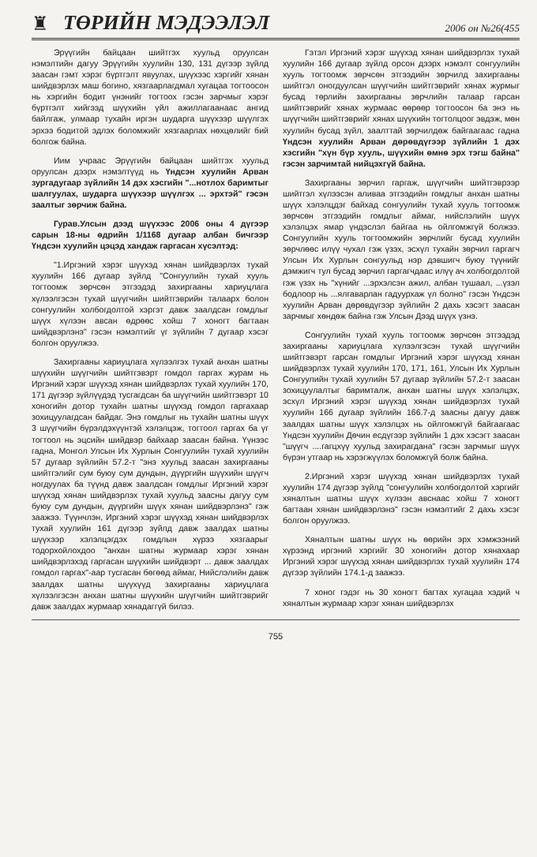♜
ТӨРИЙН МЭДЭЭЛЭЛ
2006 он №26(455
Эрүүгийн байцаан шийтгэх хуульд оруулсан нэмэлтийн дагуу Эрүүгийн хуулийн 130, 131 дүгээр зүйлд заасан гэмт хэрэг бүртгэлт явуулах, шүүхээс хэргийг хянан шийдвэрлэх маш богино, хязгаарлагдмал хугацаа тогтоосон нь хэргийн бодит үнэнийг тогтоох гэсэн зарчмыг хэрэг бүртгэлт хийгээд шүүхийн үйл ажиллагаанаас ангид байлгаж, улмаар тухайн иргэн шударга шүүхээр шүүлгэх эрхээ бодитой эдлэх боломжийг хязгаарлах нөхцөлийг бий болгож байна.
Иим учраас Эрүүгийн байцаан шийтгэх хуульд оруулсан дээрх нэмэлтүүд нь Үндсэн хуулийн Арван зургадугаар зүйлийн 14 дэх хэсгийн "...нотлох баримтыг шалгуулах, шударга шүүхээр шүүлгэх ... эрхтэй" гэсэн заалтыг зөрчиж байна.
Гурав.Улсын дээд шүүхээс 2006 оны 4 дүгээр сарын 18-ны өдрийн 1/1168 дугаар албан бичгээр Үндсэн хуулийн цэцэд хандаж гаргасан хүсэлтэд:
"1.Иргэний хэрэг шүүхэд хянан шийдвэрлэх тухай хуулийн 166 дугаар зүйлд "Сонгуулийн тухай хууль тогтоомж зөрчсөн этгээдэд захиргааны хариуцлага хүлээлгэсэн тухай шүүгчийн шийтгэврийн талаарх болон сонгуулийн холбогдолтой хэргэт давж заалдсан гомдлыг шүүх хүлээн авсан өдрөөс хойш 7 хоногт багтаан шийдвэрлэнэ" гэсэн нэмэлтийг үг зүйлийн 7 дугаар хэсэг болгон оруулжээ.
Захиргааны хариуцлага хүлээлгэх тухай анхан шатны шүүхийн шүүгчийн шийтгэвэрт гомдол гаргах журам нь Иргэний хэрэг шүүхэд хянан шийдвэрлэх тухай хуулийн 170, 171 дүгээр зүйлүүдэд тусгагдсан ба шүүгчийн шийтгэвэрт 10 хоногийн дотор тухайн шатны шүүхэд гомдол гаргахаар зохицуулагдсан байдаг. Энэ гомдлыг нь тухайн шатны шүүх 3 шүүгчийн бүрэлдэхүүнтэй хэлэлцэж, тогтоол гаргах ба үг тогтоол нь эцсийн шийдвэр байхаар заасан байна. Үүнээс гадна, Монгол Улсын Их Хурлын Сонгуулийн тухай хуулийн 57 дугаар зүйлийн 57.2-т "энэ хуульд заасан захиргааны шийтгэлийг сум буюу сум дундын, дүүргийн шүүхийн шүүгч ногдуулах ба түүнд давж заалдсан гомдлыг Иргэний хэрэг шүүхэд хянан шийдвэрлэх тухай хуульд заасны дагуу сум буюу сум дундын, дүүргийн шүүх хянан шийдвэрлэнэ" гэж заажээ. Түүнчлэн, Иргэний хэрэг шүүхэд хянан шийдвэрлэх тухай хуулийн 161 дүгээр зүйлд давж заалдах шатны шүүхээр хэлэлцэгдэх гомдлын хүрээ хязгаарыг тодорхойлохдоо "анхан шатны журмаар хэрэг хянан шийдвэрлэхэд гаргасан шүүхийн шийдвэрт ... давж заалдах гомдол гаргах"-аар тусгасан бөгөөд аймаг, Нийслэлийн давж заалдах шатны шүүхүүд захиргааны хариуцлага хүлээлгэсэн анхан шатны шүүхийн шүүгчийн шийтгэврийг давж заалдах журмаар хянадаггүй билээ.
Гэтэл Иргэний хэрэг шүүхэд хянан шийдвэрлэх тухай хуулийн 166 дугаар зүйлд орсон дээрх нэмэлт сонгуулийн хууль тогтоомж зөрчсөн этгээдийн зөрчилд захиргааны шийтгэл оногдуулсан шүүгчийн шийтгэврийг хянах журмыг бусад төрлийн захиргааны зөрчлийн талаар гарсан шийтгэврийг хянах журмаас өөрөөр тогтоосон ба энэ нь шүүгчийн шийтгэврийг хянах шүүхийн тогтолцоог эвдэж, мөн хуулийн бусад зүйл, заалттай зөрчилдөж байгаагаас гадна Үндсэн хуулийн Арван дөрөвдүгээр зүйлийн 1 дэх хэсгийн "хүн бүр хууль, шүүхийн өмнө эрх тэгш байна" гэсэн зарчимтай нийцэхгүй байна.
Захиргааны зөрчил гаргаж, шүүгчийн шийтгэврээр шийтгэл хүлээсэн аливаа этгээдийн гомдлыг анхан шатны шүүх хэлэлцдэг байхад сонгуулийн тухай хууль тогтоомж зөрчсөн этгээдийн гомдлыг аймаг, нийслэлийн шүүх хэлэлцэх ямар үндэслэл байгаа нь ойлгомжгүй болжээ. Сонгуулийн хууль тогтоомжийн зөрчлийг бусад хуулийн зөрчлөөс илүү чухал гэж үзэх, эсхүл тухайн зөрчил гаргагч Улсын Их Хурлын сонгуульд нэр дэвшигч буюу түүнийг дэмжигч тул бусад зөрчил гаргагчдаас илүү ач холбогдолтой гэж үзэх нь "хүнийг ...эрхэлсэн ажил, албан тушаал, ...үзэл бодлоор нь ...ялгаварлан гадуурхаж үл болно" гэсэн Үндсэн хуулийн Арван дөрөвдүгээр зүйлийн 2 дахь хэсэгт заасан зарчмыг хөндөж байна гэж Улсын Дээд шүүх үзнэ.
Сонгуулийн тухай хууль тогтоомж зөрчсөн этгээдэд захиргааны хариуцлага хүлээлгэсэн тухай шүүгчийн шийтгэвэрт гарсан гомдлыг Иргэний хэрэг шүүхэд хянан шийдвэрлэх тухай хуулийн 170, 171, 161, Улсын Их Хурлын Сонгуулийн тухай хуулийн 57 дугаар зүйлийн 57.2-т заасан зохицуулалтыг баримталж, анхан шатны шүүх хэлэлцэх, эсхүл Иргэний хэрэг шүүхэд хянан шийдвэрлэх тухай хуулийн 166 дугаар зүйлийн 166.7-д заасны дагуу давж заалдах шатны шүүх хэлэлцэх нь ойлгомжгүй байгаагаас Үндсэн хуулийн Дөчин есдүгээр зүйлийн 1 дэх хэсэгт заасан "шүүгч ....гагцхүү хуульд захирагдана" гэсэн зарчмыг шүүх бүрэн утгаар нь хэрэгжүүлэх боломжгүй болж байна.
2.Иргэний хэрэг шүүхэд хянан шийдвэрлэх тухай хуулийн 174 дүгээр зүйлд "сонгуулийн холбогдолтой хэргийг хяналтын шатны шүүх хүлээн авснаас хойш 7 хоногт багтаан хянан шийдвэрлэнэ" гэсэн нэмэлтийг 2 дахь хэсэг болгон оруулжээ.
Хяналтын шатны шүүх нь өөрийн эрх хэмжээний хүрээнд иргэний хэргийг 30 хоногийн дотор хянахаар Иргэний хэрэг шүүхэд хянан шийдвэрлэх тухай хуулийн 174 дүгээр зүйлийн 174.1-д заажээ.
7 хоног гэдэг нь 30 хоногт багтах хугацаа хэдий ч хяналтын журмаар хэрэг хянан шийдвэрлэх
755